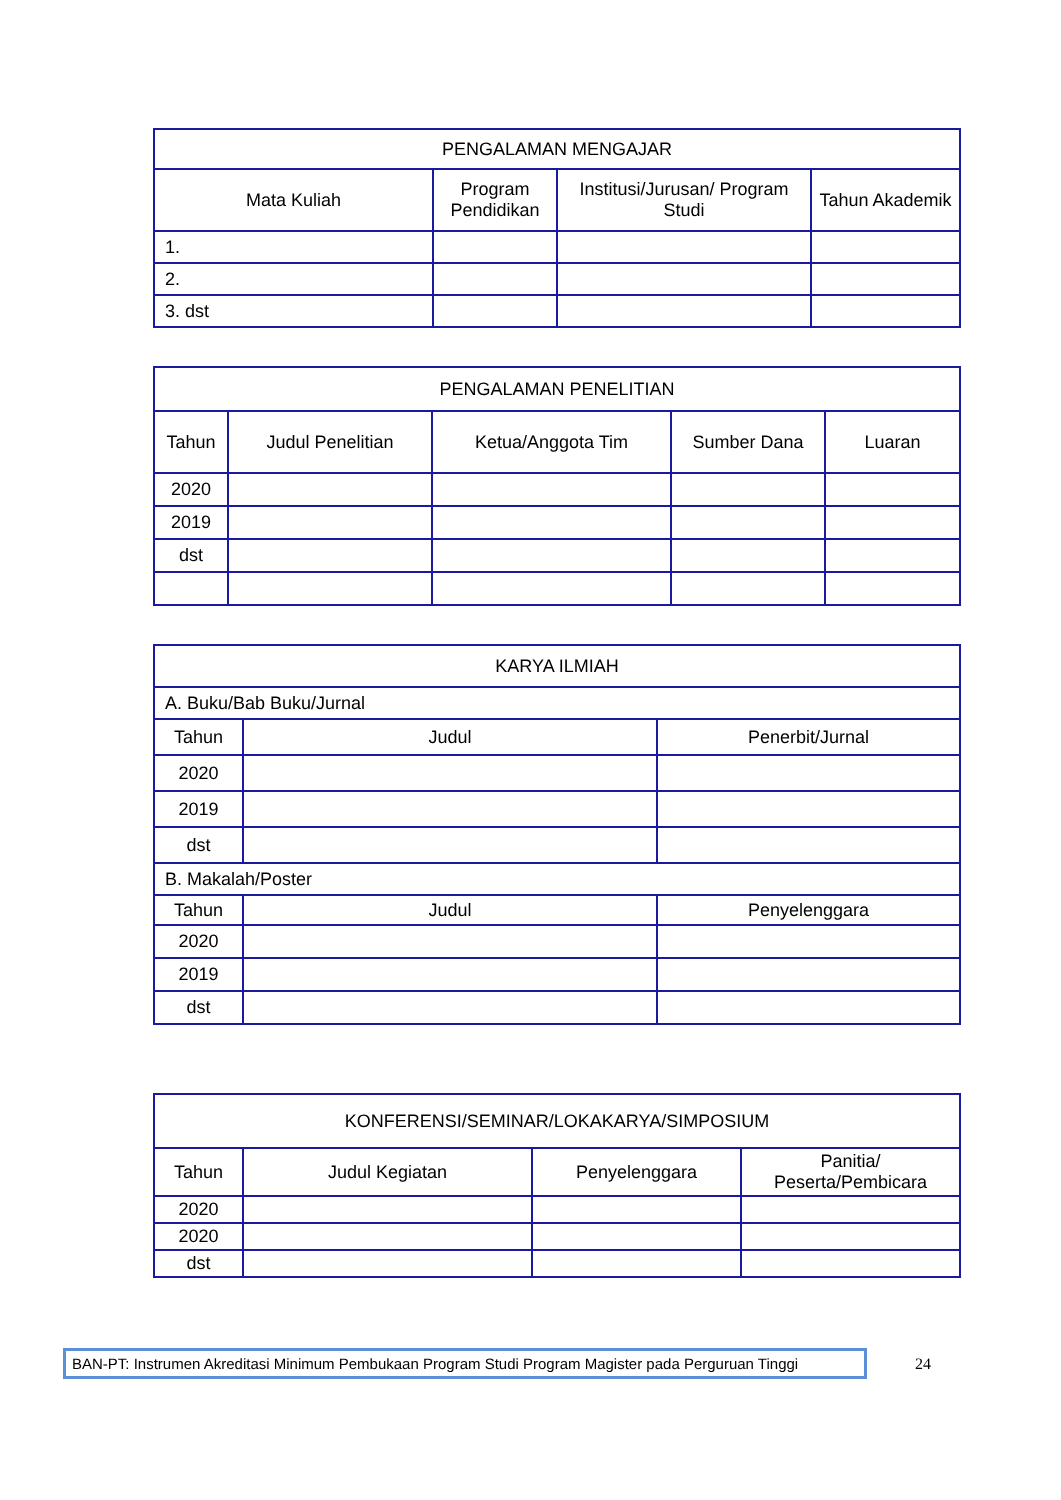| PENGALAMAN MENGAJAR | | | |
| --- | --- | --- | --- |
| Mata Kuliah | Program Pendidikan | Institusi/Jurusan/ Program Studi | Tahun Akademik |
| 1. | | | |
| 2. | | | |
| 3. dst | | | |
| PENGALAMAN PENELITIAN | | | | |
| --- | --- | --- | --- | --- |
| Tahun | Judul Penelitian | Ketua/Anggota Tim | Sumber Dana | Luaran |
| 2020 | | | | |
| 2019 | | | | |
| dst | | | | |
| KARYA ILMIAH | | |
| --- | --- | --- |
| A. Buku/Bab Buku/Jurnal | | |
| Tahun | Judul | Penerbit/Jurnal |
| 2020 | | |
| 2019 | | |
| dst | | |
| B. Makalah/Poster | | |
| Tahun | Judul | Penyelenggara |
| 2020 | | |
| 2019 | | |
| dst | | |
| KONFERENSI/SEMINAR/LOKAKARYA/SIMPOSIUM | | | |
| --- | --- | --- | --- |
| Tahun | Judul Kegiatan | Penyelenggara | Panitia/ Peserta/Pembicara |
| 2020 | | | |
| 2020 | | | |
| dst | | | |
BAN-PT: Instrumen Akreditasi Minimum Pembukaan Program Studi Program Magister pada Perguruan Tinggi
24